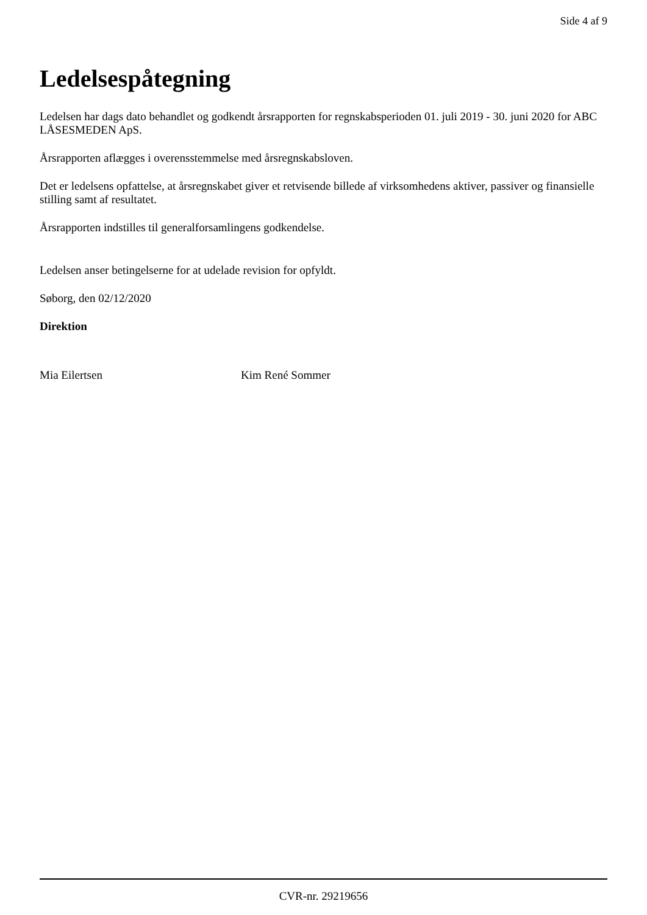Side 4 af 9
Ledelsespåtegning
Ledelsen har dags dato behandlet og godkendt årsrapporten for regnskabsperioden 01. juli 2019 - 30. juni 2020 for ABC LÅSESMEDEN ApS.
Årsrapporten aflægges i overensstemmelse med årsregnskabsloven.
Det er ledelsens opfattelse, at årsregnskabet giver et retvisende billede af virksomhedens aktiver, passiver og finansielle stilling samt af resultatet.
Årsrapporten indstilles til generalforsamlingens godkendelse.
Ledelsen anser betingelserne for at udelade revision for opfyldt.
Søborg, den 02/12/2020
Direktion
Mia Eilertsen Kim René Sommer
CVR-nr. 29219656